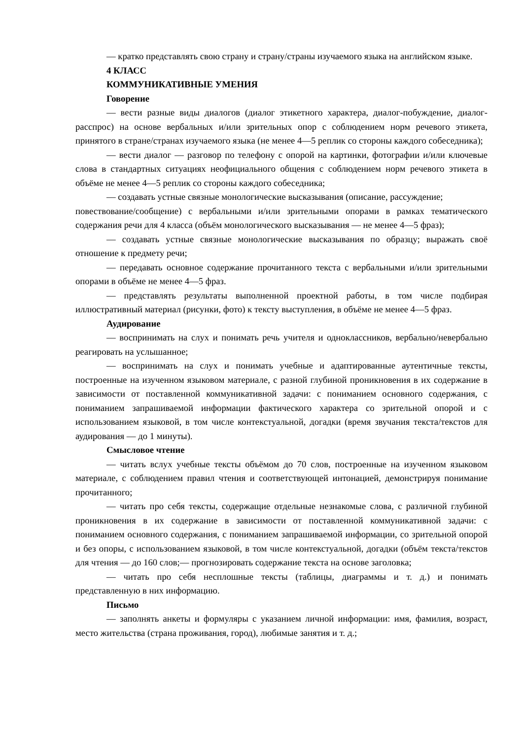— кратко представлять свою страну и страну/страны изучаемого языка на английском языке.
4 КЛАСС
КОММУНИКАТИВНЫЕ УМЕНИЯ
Говорение
— вести разные виды диалогов (диалог этикетного характера, диалог-побуждение, диалог-расспрос) на основе вербальных и/или зрительных опор с соблюдением норм речевого этикета, принятого в стране/странах изучаемого языка (не менее 4—5 реплик со стороны каждого собеседника);
— вести диалог — разговор по телефону с опорой на картинки, фотографии и/или ключевые слова в стандартных ситуациях неофициального общения с соблюдением норм речевого этикета в объёме не менее 4—5 реплик со стороны каждого собеседника;
— создавать устные связные монологические высказывания (описание, рассуждение;
повествование/сообщение) с вербальными и/или зрительными опорами в рамках тематического содержания речи для 4 класса (объём монологического высказывания — не менее 4—5 фраз);
— создавать устные связные монологические высказывания по образцу; выражать своё отношение к предмету речи;
— передавать основное содержание прочитанного текста с вербальными и/или зрительными опорами в объёме не менее 4—5 фраз.
— представлять результаты выполненной проектной работы, в том числе подбирая иллюстративный материал (рисунки, фото) к тексту выступления, в объёме не менее 4—5 фраз.
Аудирование
— воспринимать на слух и понимать речь учителя и одноклассников, вербально/невербально реагировать на услышанное;
— воспринимать на слух и понимать учебные и адаптированные аутентичные тексты, построенные на изученном языковом материале, с разной глубиной проникновения в их содержание в зависимости от поставленной коммуникативной задачи: с пониманием основного содержания, с пониманием запрашиваемой информации фактического характера со зрительной опорой и с использованием языковой, в том числе контекстуальной, догадки (время звучания текста/текстов для аудирования — до 1 минуты).
Смысловое чтение
— читать вслух учебные тексты объёмом до 70 слов, построенные на изученном языковом материале, с соблюдением правил чтения и соответствующей интонацией, демонстрируя понимание прочитанного;
— читать про себя тексты, содержащие отдельные незнакомые слова, с различной глубиной проникновения в их содержание в зависимости от поставленной коммуникативной задачи: с пониманием основного содержания, с пониманием запрашиваемой информации, со зрительной опорой и без опоры, с использованием языковой, в том числе контекстуальной, догадки (объём текста/текстов для чтения — до 160 слов;— прогнозировать содержание текста на основе заголовка;
— читать про себя несплошные тексты (таблицы, диаграммы и т. д.) и понимать представленную в них информацию.
Письмо
— заполнять анкеты и формуляры с указанием личной информации: имя, фамилия, возраст, место жительства (страна проживания, город), любимые занятия и т. д.;